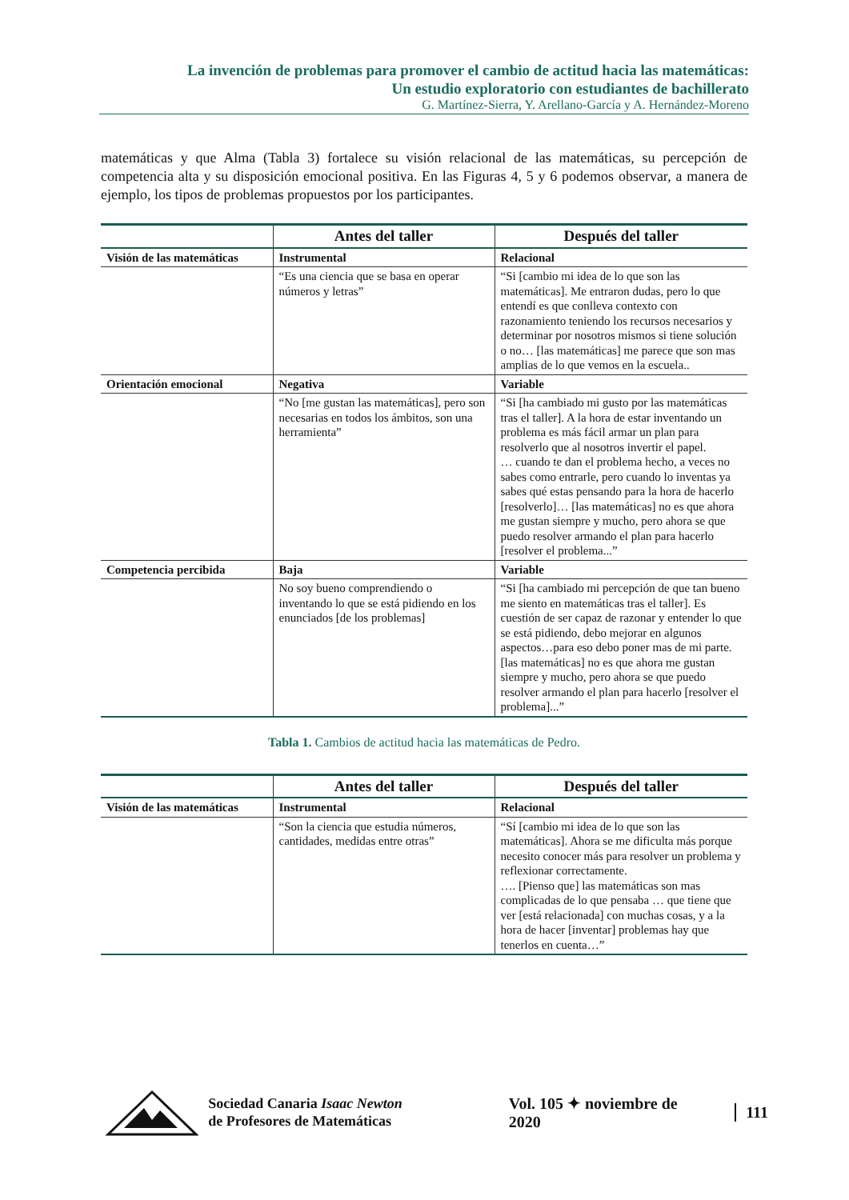La invención de problemas para promover el cambio de actitud hacia las matemáticas:
Un estudio exploratorio con estudiantes de bachillerato
G. Martínez-Sierra, Y. Arellano-García y A. Hernández-Moreno
matemáticas y que Alma (Tabla 3) fortalece su visión relacional de las matemáticas, su percepción de competencia alta y su disposición emocional positiva. En las Figuras 4, 5 y 6 podemos observar, a manera de ejemplo, los tipos de problemas propuestos por los participantes.
| | Antes del taller | Después del taller |
| --- | --- | --- |
| Visión de las matemáticas | Instrumental | Relacional |
| | “Es una ciencia que se basa en operar números y letras” | “Si [cambio mi idea de lo que son las matemáticas]. Me entraron dudas, pero lo que entendí es que conlleva contexto con razonamiento teniendo los recursos necesarios y determinar por nosotros mismos si tiene solución o no… [las matemáticas] me parece que son mas amplias de lo que vemos en la escuela.. |
| Orientación emocional | Negativa | Variable |
| | “No [me gustan las matemáticas], pero son necesarias en todos los ámbitos, son una herramienta” | “Si [ha cambiado mi gusto por las matemáticas tras el taller]. A la hora de estar inventando un problema es más fácil armar un plan para resolverlo que al nosotros invertir el papel. … cuando te dan el problema hecho, a veces no sabes como entrarle, pero cuando lo inventas ya sabes qué estas pensando para la hora de hacerlo [resolverlo]… [las matemáticas] no es que ahora me gustan siempre y mucho, pero ahora se que puedo resolver armando el plan para hacerlo [resolver el problema...” |
| Competencia percibida | Baja | Variable |
| | No soy bueno comprendiendo o inventando lo que se está pidiendo en los enunciados [de los problemas] | “Si [ha cambiado mi percepción de que tan bueno me siento en matemáticas tras el taller]. Es cuestión de ser capaz de razonar y entender lo que se está pidiendo, debo mejorar en algunos aspectos…para eso debo poner mas de mi parte. [las matemáticas] no es que ahora me gustan siempre y mucho, pero ahora se que puedo resolver armando el plan para hacerlo [resolver el problema]...” |
Tabla 1. Cambios de actitud hacia las matemáticas de Pedro.
| | Antes del taller | Después del taller |
| --- | --- | --- |
| Visión de las matemáticas | Instrumental | Relacional |
| | “Son la ciencia que estudia números, cantidades, medidas entre otras” | “Sí [cambio mi idea de lo que son las matemáticas]. Ahora se me dificulta más porque necesito conocer más para resolver un problema y reflexionar correctamente. …. [Pienso que] las matemáticas son mas complicadas de lo que pensaba … que tiene que ver [está relacionada] con muchas cosas, y a la hora de hacer [inventar] problemas hay que tenerlos en cuenta…” |
Sociedad Canaria Isaac Newton
de Profesores de Matemáticas
Vol. 105 ✦ noviembre de 2020 111